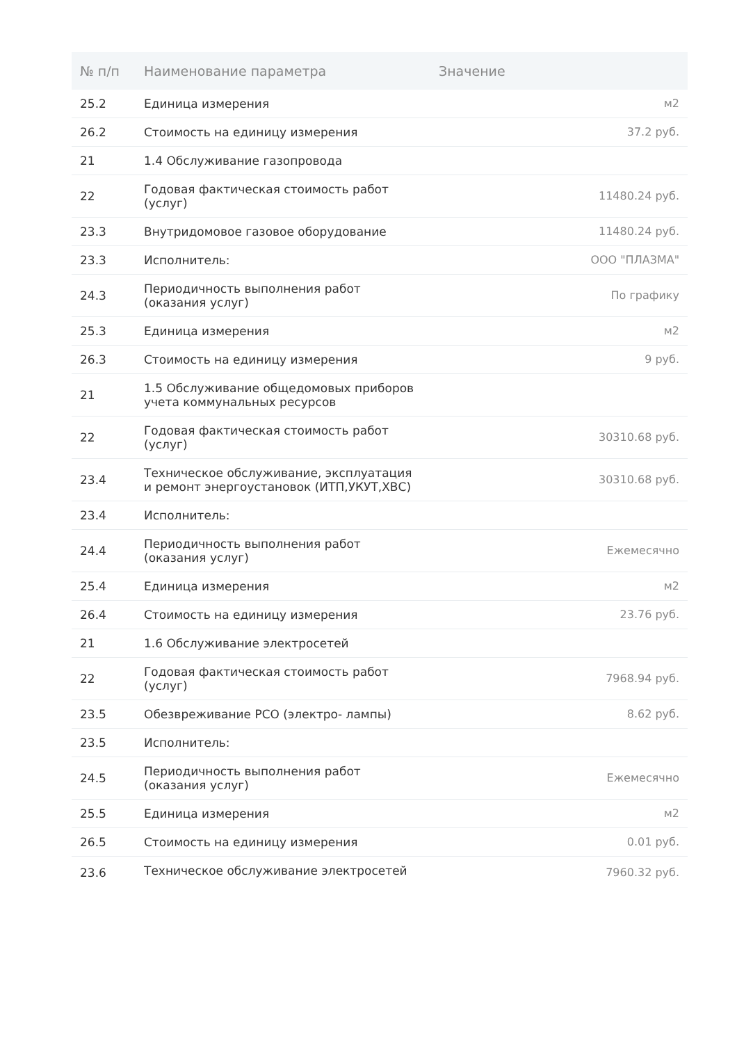| № п/п | Наименование параметра | Значение |
| --- | --- | --- |
| 25.2 | Единица измерения | м2 |
| 26.2 | Стоимость на единицу измерения | 37.2 руб. |
| 21 | 1.4 Обслуживание газопровода | |
| 22 | Годовая фактическая стоимость работ (услуг) | 11480.24 руб. |
| 23.3 | Внутридомовое газовое оборудование | 11480.24 руб. |
| 23.3 | Исполнитель: | ООО "ПЛАЗМА" |
| 24.3 | Периодичность выполнения работ (оказания услуг) | По графику |
| 25.3 | Единица измерения | м2 |
| 26.3 | Стоимость на единицу измерения | 9 руб. |
| 21 | 1.5 Обслуживание общедомовых приборов учета коммунальных ресурсов | |
| 22 | Годовая фактическая стоимость работ (услуг) | 30310.68 руб. |
| 23.4 | Техническое обслуживание, эксплуатация и ремонт энергоустановок (ИТП,УКУТ,ХВС) | 30310.68 руб. |
| 23.4 | Исполнитель: | |
| 24.4 | Периодичность выполнения работ (оказания услуг) | Ежемесячно |
| 25.4 | Единица измерения | м2 |
| 26.4 | Стоимость на единицу измерения | 23.76 руб. |
| 21 | 1.6 Обслуживание электросетей | |
| 22 | Годовая фактическая стоимость работ (услуг) | 7968.94 руб. |
| 23.5 | Обезвреживание РСО (электро- лампы) | 8.62 руб. |
| 23.5 | Исполнитель: | |
| 24.5 | Периодичность выполнения работ (оказания услуг) | Ежемесячно |
| 25.5 | Единица измерения | м2 |
| 26.5 | Стоимость на единицу измерения | 0.01 руб. |
| 23.6 | Техническое обслуживание электросетей | 7960.32 руб. |